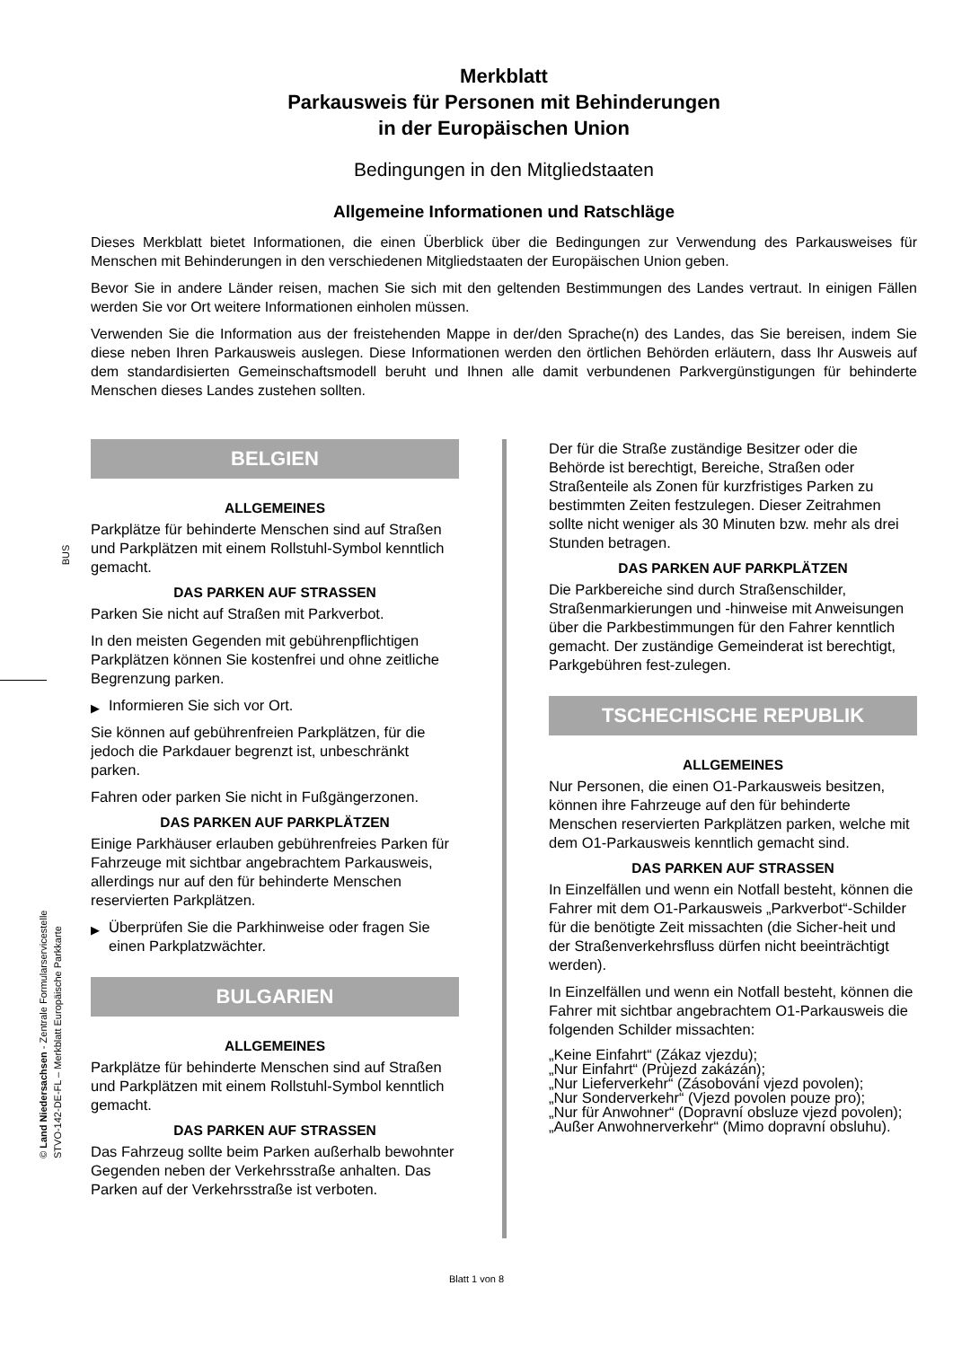BUS
© Land Niedersachsen - Zentrale Formularservicestelle
STVO-142-DE-FL – Merkblatt Europäische Parkkarte
Merkblatt
Parkausweis für Personen mit Behinderungen
in der Europäischen Union
Bedingungen in den Mitgliedstaaten
Allgemeine Informationen und Ratschläge
Dieses Merkblatt bietet Informationen, die einen Überblick über die Bedingungen zur Verwendung des Parkausweises für Menschen mit Behinderungen in den verschiedenen Mitgliedstaaten der Europäischen Union geben.
Bevor Sie in andere Länder reisen, machen Sie sich mit den geltenden Bestimmungen des Landes vertraut. In einigen Fällen werden Sie vor Ort weitere Informationen einholen müssen.
Verwenden Sie die Information aus der freistehenden Mappe in der/den Sprache(n) des Landes, das Sie bereisen, indem Sie diese neben Ihren Parkausweis auslegen. Diese Informationen werden den örtlichen Behörden erläutern, dass Ihr Ausweis auf dem standardisierten Gemeinschaftsmodell beruht und Ihnen alle damit verbundenen Parkvergünstigungen für behinderte Menschen dieses Landes zustehen sollten.
BELGIEN
ALLGEMEINES
Parkplätze für behinderte Menschen sind auf Straßen und Parkplätzen mit einem Rollstuhl-Symbol kenntlich gemacht.
DAS PARKEN AUF STRASSEN
Parken Sie nicht auf Straßen mit Parkverbot.
In den meisten Gegenden mit gebührenpflichtigen Parkplätzen können Sie kostenfrei und ohne zeitliche Begrenzung parken.
▶ Informieren Sie sich vor Ort.
Sie können auf gebührenfreien Parkplätzen, für die jedoch die Parkdauer begrenzt ist, unbeschränkt parken.
Fahren oder parken Sie nicht in Fußgängerzonen.
DAS PARKEN AUF PARKPLÄTZEN
Einige Parkhäuser erlauben gebührenfreies Parken für Fahrzeuge mit sichtbar angebrachtem Parkausweis, allerdings nur auf den für behinderte Menschen reservierten Parkplätzen.
▶ Überprüfen Sie die Parkhinweise oder fragen Sie einen Parkplatzwächter.
BULGARIEN
ALLGEMEINES
Parkplätze für behinderte Menschen sind auf Straßen und Parkplätzen mit einem Rollstuhl-Symbol kenntlich gemacht.
DAS PARKEN AUF STRASSEN
Das Fahrzeug sollte beim Parken außerhalb bewohnter Gegenden neben der Verkehrsstraße anhalten. Das Parken auf der Verkehrsstraße ist verboten.
Der für die Straße zuständige Besitzer oder die Behörde ist berechtigt, Bereiche, Straßen oder Straßenteile als Zonen für kurzfristiges Parken zu bestimmten Zeiten festzulegen. Dieser Zeitrahmen sollte nicht weniger als 30 Minuten bzw. mehr als drei Stunden betragen.
DAS PARKEN AUF PARKPLÄTZEN
Die Parkbereiche sind durch Straßenschilder, Straßenmarkierungen und -hinweise mit Anweisungen über die Parkbestimmungen für den Fahrer kenntlich gemacht. Der zuständige Gemeinderat ist berechtigt, Parkgebühren fest-zulegen.
TSCHECHISCHE REPUBLIK
ALLGEMEINES
Nur Personen, die einen O1-Parkausweis besitzen, können ihre Fahrzeuge auf den für behinderte Menschen reservierten Parkplätzen parken, welche mit dem O1-Parkausweis kenntlich gemacht sind.
DAS PARKEN AUF STRASSEN
In Einzelfällen und wenn ein Notfall besteht, können die Fahrer mit dem O1-Parkausweis „Parkverbot“-Schilder für die benötigte Zeit missachten (die Sicher-heit und der Straßenverkehrsfluss dürfen nicht beeinträchtigt werden).
In Einzelfällen und wenn ein Notfall besteht, können die Fahrer mit sichtbar angebrachtem O1-Parkausweis die folgenden Schilder missachten:
„Keine Einfahrt“ (Zákaz vjezdu);
„Nur Einfahrt“ (Prùjezd zakázán);
„Nur Lieferverkehr“ (Zásobování vjezd povolen);
„Nur Sonderverkehr“ (Vjezd povolen pouze pro);
„Nur für Anwohner“ (Dopravní obsluze vjezd povolen);
„Außer Anwohnerverkehr“ (Mimo dopravní obsluhu).
Blatt 1 von 8